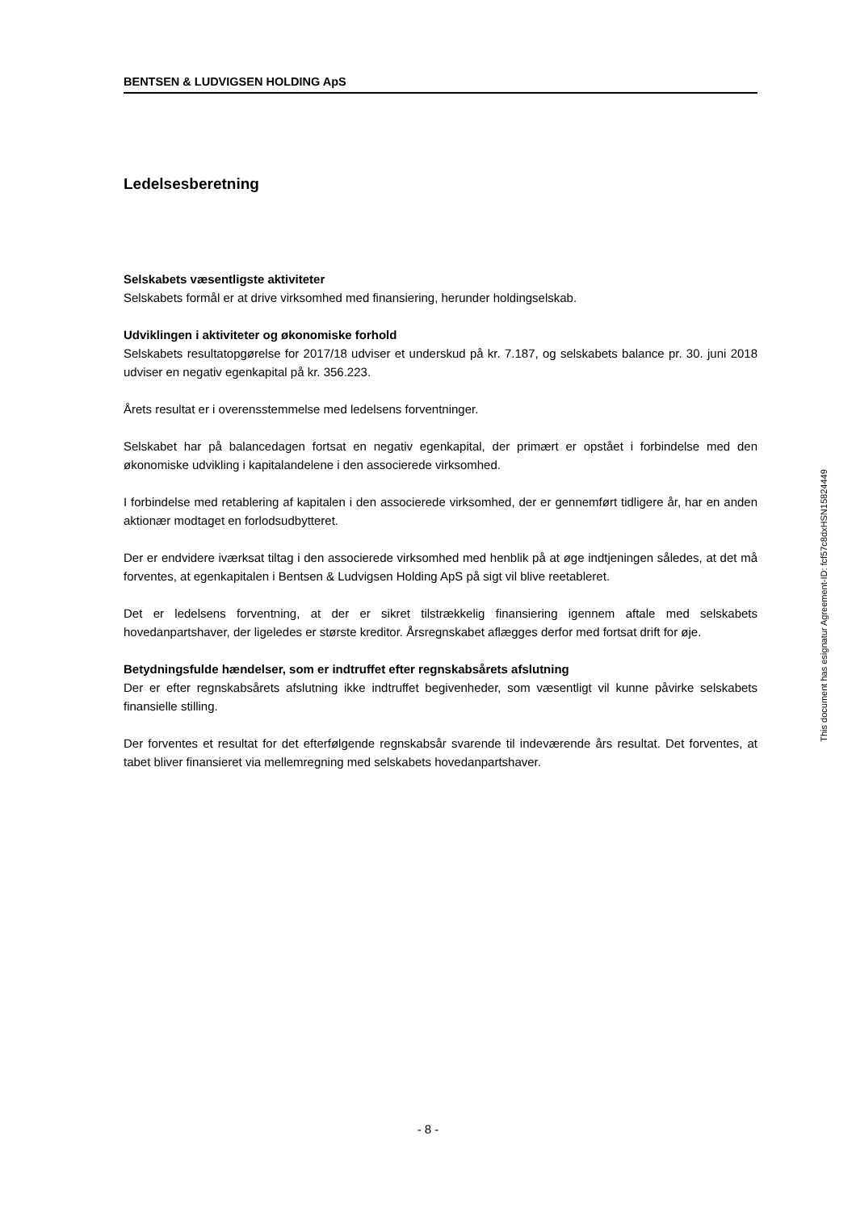BENTSEN & LUDVIGSEN HOLDING ApS
Ledelsesberetning
Selskabets væsentligste aktiviteter
Selskabets formål er at drive virksomhed med finansiering, herunder holdingselskab.
Udviklingen i aktiviteter og økonomiske forhold
Selskabets resultatopgørelse for 2017/18 udviser et underskud på kr. 7.187, og selskabets balance pr. 30. juni 2018 udviser en negativ egenkapital på kr. 356.223.
Årets resultat er i overensstemmelse med ledelsens forventninger.
Selskabet har på balancedagen fortsat en negativ egenkapital, der primært er opstået i forbindelse med den økonomiske udvikling i kapitalandelene i den associerede virksomhed.
I forbindelse med retablering af kapitalen i den associerede virksomhed, der er gennemført tidligere år, har en anden aktionær modtaget en forlodsudbytteret.
Der er endvidere iværksat tiltag i den associerede virksomhed med henblik på at øge indtjeningen således, at det må forventes, at egenkapitalen i Bentsen & Ludvigsen Holding ApS på sigt vil blive reetableret.
Det er ledelsens forventning, at der er sikret tilstrækkelig finansiering igennem aftale med selskabets hovedanpartshaver, der ligeledes er største kreditor. Årsregnskabet aflægges derfor med fortsat drift for øje.
Betydningsfulde hændelser, som er indtruffet efter regnskabsårets afslutning
Der er efter regnskabsårets afslutning ikke indtruffet begivenheder, som væsentligt vil kunne påvirke selskabets finansielle stilling.
Der forventes et resultat for det efterfølgende regnskabsår svarende til indeværende års resultat. Det forventes, at tabet bliver finansieret via mellemregning med selskabets hovedanpartshaver.
This document has esignatur Agreement-ID: fcf57c8dxHSN15824449
- 8 -